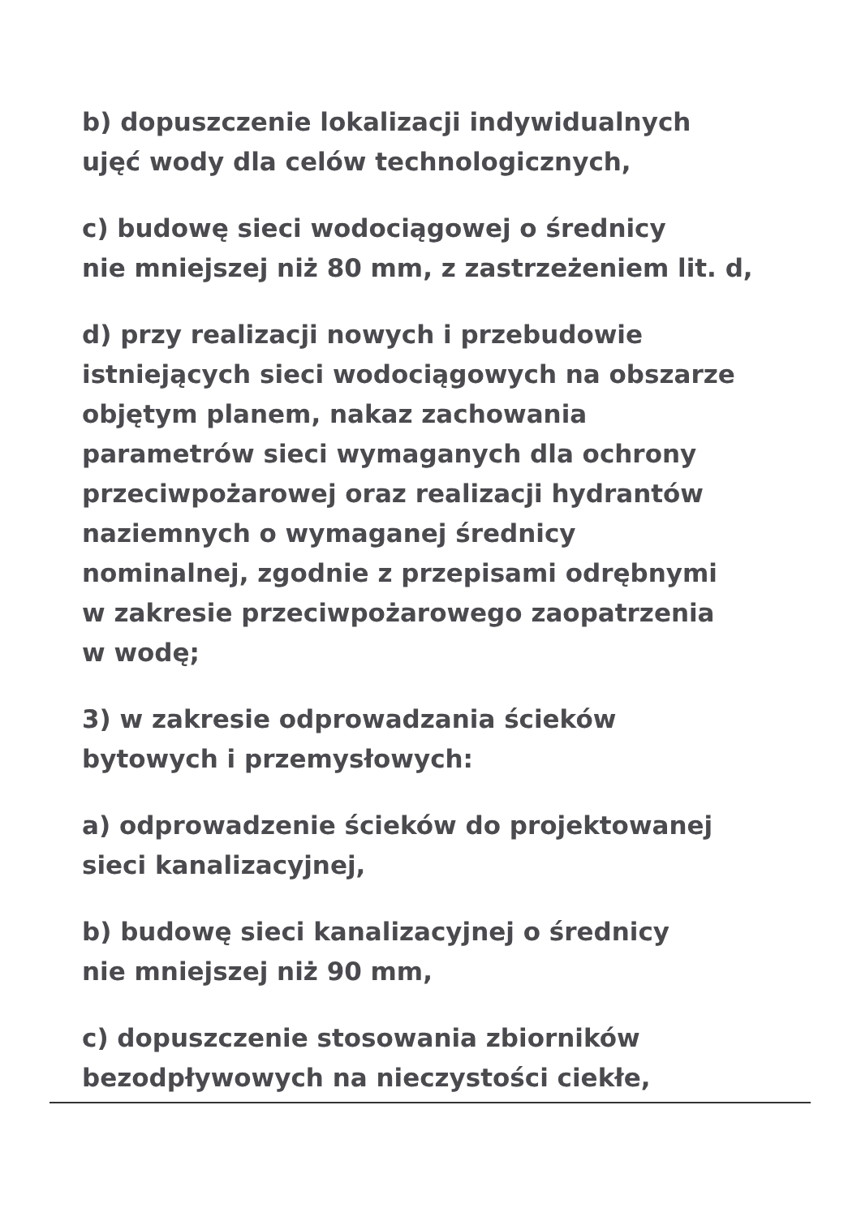b) dopuszczenie lokalizacji indywidualnych
ujęć wody dla celów technologicznych,
c) budowę sieci wodociągowej o średnicy
nie mniejszej niż 80 mm, z zastrzeżeniem lit. d,
d) przy realizacji nowych i przebudowie
istniejących sieci wodociągowych na obszarze
objętym planem, nakaz zachowania
parametrów sieci wymaganych dla ochrony
przeciwpożarowej oraz realizacji hydrantów
naziemnych o wymaganej średnicy
nominalnej, zgodnie z przepisami odrębnymi
w zakresie przeciwpożarowego zaopatrzenia
w wodę;
3) w zakresie odprowadzania ścieków
bytowych i przemysłowych:
a) odprowadzenie ścieków do projektowanej
sieci kanalizacyjnej,
b) budowę sieci kanalizacyjnej o średnicy
nie mniejszej niż 90 mm,
c) dopuszczenie stosowania zbiorników
bezodpływowych na nieczystości ciekłe,